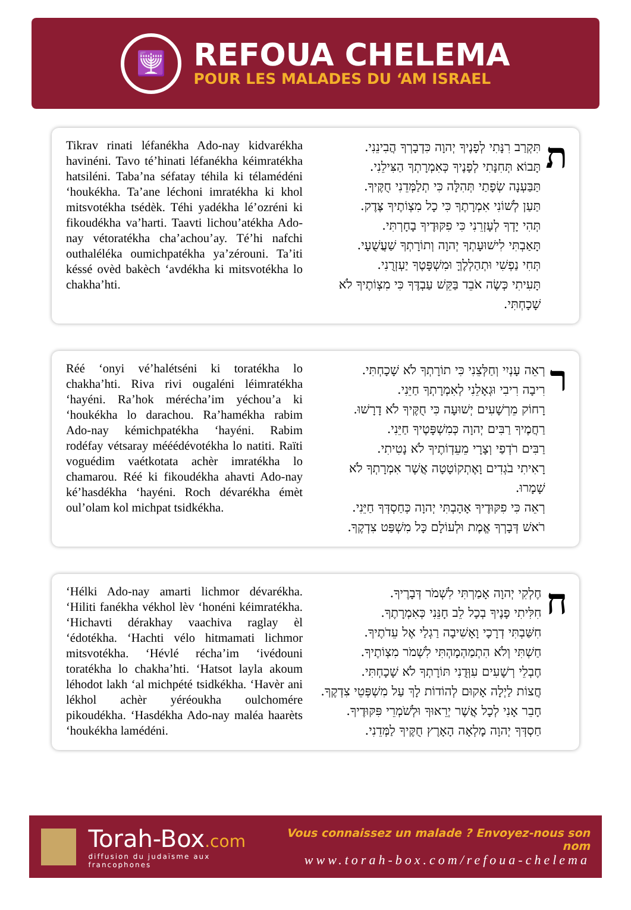🕎
REFOUA CHELEMA
POUR LES MALADES DU ‘AM ISRAEL
Tikrav rinati léfanékha Ado-nay kidvarékha havinéni. Tavo té’hinati léfanékha kéimratékha hatsiléni. Taba’na séfatay téhila ki télamédéni ‘houkékha. Ta’ane léchoni imratékha ki khol mitsvotékha tsédèk. Téhi yadékha lé’ozréni ki fikoudékha va’harti. Taavti lichou’atékha Ado-nay vétoratékha cha’achou’ay. Té’hi nafchi outhaléléka oumichpatékha ya’zérouni. Ta’iti késsé ovèd bakèch ‘avdékha ki mitsvotékha lo chakha’hti.
ת
תִּקְרַב רִנָּתִי לְפָנֶיךָ יְהוָה כִּדְבָרְךָ הֲבִינֵנִי.
תָּבוֹא תְּחִנָּתִי לְפָנֶיךָ כְּאִמְרָתְךָ הַצִּילֵנִי.
תַּבַּעְנָה שְׂפָתַי תְּהִלָּה כִּי תְלַמְּדֵנִי חֻקֶּיךָ.
תַּעַן לְשׁוֹנִי אִמְרָתֶךָ כִּי כָל מִצְוֹתֶיךָ צֶּדֶק.
תְּהִי יָדְךָ לְעָזְרֵנִי כִּי פִקּוּדֶיךָ בָחָרְתִּי.
תָּאַבְתִּי לִישׁוּעָתְךָ יְהוָה וְתוֹרָתְךָ שַׁעֲשֻׁעָי.
תְּחִי נַפְשִׁי וּתְהַלְלֶךָּ וּמִשְׁפָּטֶךָ יַעְזְרֻנִי.
תָּעִיתִי כְּשֶׂה אֹבֵד בַּקֵּשׁ עַבְדֶּךָ כִּי מִצְוֹתֶיךָ לֹא שָׁכָחְתִּי.
Réé ‘onyi vé’halétséni ki toratékha lo chakha’hti. Riva rivi ougaléni léimratékha ‘hayéni. Ra’hok mérécha’im yéchou’a ki ‘houkékha lo darachou. Ra’hamékha rabim Ado-nay kémichpatékha ‘hayéni. Rabim rodéfay vétsaray mééédévotékha lo natiti. Raïti voguédim vaétkotata achèr imratékha lo chamarou. Réé ki fikoudékha ahavti Ado-nay ké’hasdékha ‘hayéni. Roch dévarékha émèt oul’olam kol michpat tsidkékha.
ר
רְאֵה עָנְיִי וְחַלְּצֵנִי כִּי תוֹרָתְךָ לֹא שָׁכָחְתִּי.
רִיבָה רִיבִי וּגְאָלֵנִי לְאִמְרָתְךָ חַיֵּנִי.
רָחוֹק מֵרְשָׁעִים יְשׁוּעָה כִּי חֻקֶּיךָ לֹא דָרָשׁוּ.
רַחֲמֶיךָ רַבִּים יְהוָה כְּמִשְׁפָּטֶיךָ חַיֵּנִי.
רַבִּים רֹדְפַי וְצָרָי מֵעֵדְוֹתֶיךָ לֹא נָטִיתִי.
רָאִיתִי בֹגְדִים וָאֶתְקוֹטָטָה אֲשֶׁר אִמְרָתְךָ לֹא שָׁמָרוּ.
רְאֵה כִּי פִקּוּדֶיךָ אָהָבְתִּי יְהוָה כְּחַסְדְּךָ חַיֵּנִי.
רֹאשׁ דְּבָרְךָ אֱמֶת וּלְעוֹלָם כָּל מִשְׁפַּט צִדְקֶךָ.
‘Hélki Ado-nay amarti lichmor dévarékha. ‘Hiliti fanékha vékhol lèv ‘honéni kéimratékha. ‘Hichavti dérakhay vaachiva raglay èl ‘édotékha. ‘Hachti vélo hitmamati lichmor mitsvotékha. ‘Hévlé récha’im ‘ivédouni toratékha lo chakha’hti. ‘Hatsot layla akoum léhodot lakh ‘al michpété tsidkékha. ‘Havèr ani lékhol achèr yéréoukha oulchomére pikoudékha. ‘Hasdékha Ado-nay maléa haarèts ‘houkékha lamédéni.
ח
חֶלְקִי יְהוָה אָמַרְתִּי לִשְׁמֹר דְּבָרֶיךָ.
חִלִּיתִי פָנֶיךָ בְכָל לֵב חָנֵּנִי כְּאִמְרָתֶךָ.
חִשַּׁבְתִּי דְרָכָי וָאָשִׁיבָה רַגְלַי אֶל עֵדֹתֶיךָ.
חַשְׁתִּי וְלֹא הִתְמַהְמָהְתִּי לִשְׁמֹר מִצְוֹתֶיךָ.
חֶבְלֵי רְשָׁעִים עִוְּדֻנִי תּוֹרָתְךָ לֹא שָׁכָחְתִּי.
חֲצוֹת לַיְלָה אָקוּם לְהוֹדוֹת לָךְ עַל מִשְׁפְּטֵי צִדְקֶךָ.
חָבֵר אָנִי לְכָל אֲשֶׁר יְרֵאוּךָ וּלְשֹׁמְרֵי פִּקּוּדֶיךָ.
חַסְדְּךָ יְהוָה מָלְאָה הָאָרֶץ חֻקֶּיךָ לַמְּדֵנִי.
Torah-Box.com
diffusion du judaïsme aux francophones
Vous connaissez un malade ? Envoyez-nous son nom
www.torah-box.com/refoua-chelema